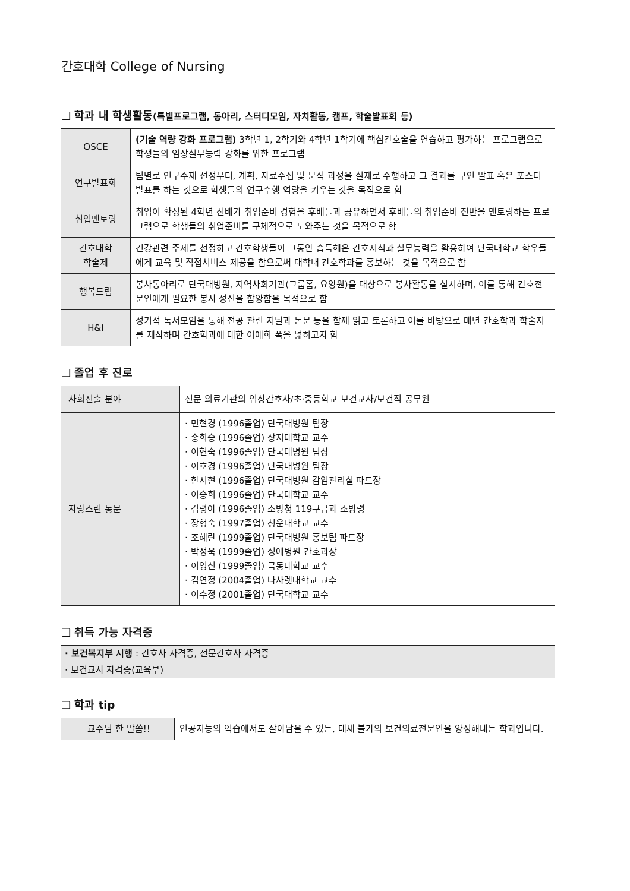간호대학 College of Nursing
❑ 학과 내 학생활동(특별프로그램, 동아리, 스터디모임, 자치활동, 캠프, 학술발표회 등)
| OSCE | (기술 역량 강화 프로그램) 3학년 1, 2학기와 4학년 1학기에 핵심간호술을 연습하고 평가하는 프로그램으로 학생들의 임상실무능력 강화를 위한 프로그램 |
| 연구발표회 | 팀별로 연구주제 선정부터, 계획, 자료수집 및 분석 과정을 실제로 수행하고 그 결과를 구연 발표 혹은 포스터 발표를 하는 것으로 학생들의 연구수행 역량을 키우는 것을 목적으로 함 |
| 취업멘토링 | 취업이 확정된 4학년 선배가 취업준비 경험을 후배들과 공유하면서 후배들의 취업준비 전반을 멘토링하는 프로그램으로 학생들의 취업준비를 구체적으로 도와주는 것을 목적으로 함 |
| 간호대학 학술제 | 건강관련 주제를 선정하고 간호학생들이 그동안 습득해온 간호지식과 실무능력을 활용하여 단국대학교 학우들에게 교육 및 직접서비스 제공을 함으로써 대학내 간호학과를 홍보하는 것을 목적으로 함 |
| 행복드림 | 봉사동아리로 단국대병원, 지역사회기관(그룹홈, 요양원)을 대상으로 봉사활동을 실시하며, 이를 통해 간호전문인에게 필요한 봉사 정신을 함양함을 목적으로 함 |
| H&I | 정기적 독서모임을 통해 전공 관련 저널과 논문 등을 함께 읽고 토론하고 이를 바탕으로 매년 간호학과 학술지를 제작하며 간호학과에 대한 이애희 폭을 넓히고자 함 |
❑ 졸업 후 진로
| 사회진출 분야 | 전문 의료기관의 임상간호사/초·중등학교 보건교사/보건직 공무원 |
| 자랑스런 동문 | · 민현경 (1996졸업) 단국대병원 팀장 · 송희승 (1996졸업) 상지대학교 교수 · 이현숙 (1996졸업) 단국대병원 팀장 · 이호경 (1996졸업) 단국대병원 팀장 · 한시현 (1996졸업) 단국대병원 감염관리실 파트장 · 이승희 (1996졸업) 단국대학교 교수 · 김령아 (1996졸업) 소방청 119구급과 소방령 · 장형숙 (1997졸업) 청운대학교 교수 · 조혜란 (1999졸업) 단국대병원 홍보팀 파트장 · 박정욱 (1999졸업) 성애병원 간호과장 · 이영신 (1999졸업) 극동대학교 교수 · 김연정 (2004졸업) 나사렛대학교 교수 · 이수정 (2001졸업) 단국대학교 교수 |
❑ 취득 가능 자격증
| · 보건복지부 시행 : 간호사 자격증, 전문간호사 자격증 |
| · 보건교사 자격증(교육부) |
❑ 학과 tip
| 교수님 한 말씀!! | 인공지능의 역습에서도 살아남을 수 있는, 대체 불가의 보건의료전문인을 양성해내는 학과입니다. |